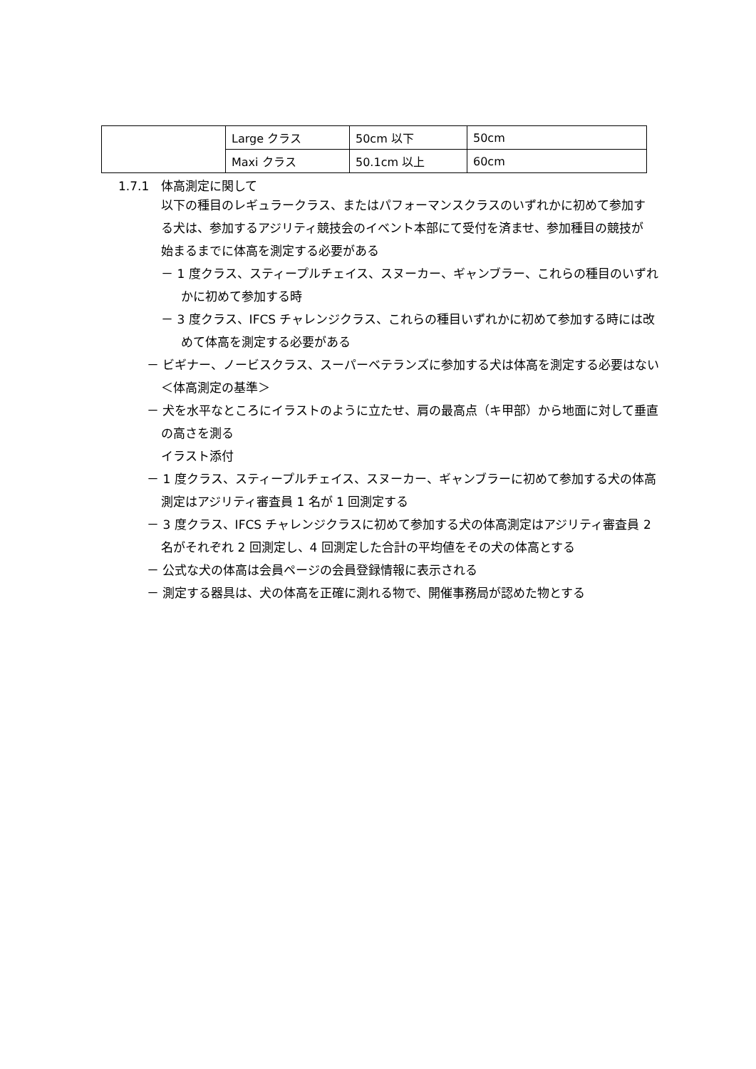| | Large クラス | 50cm 以下 | 50cm |
| | Maxi クラス | 50.1cm 以上 | 60cm |
1.7.1　体高測定に関して
以下の種目のレギュラークラス、またはパフォーマンスクラスのいずれかに初めて参加する犬は、参加するアジリティ競技会のイベント本部にて受付を済ませ、参加種目の競技が始まるまでに体高を測定する必要がある
－ 1 度クラス、スティープルチェイス、スヌーカー、ギャンブラー、これらの種目のいずれかに初めて参加する時
－ 3 度クラス、IFCS チャレンジクラス、これらの種目いずれかに初めて参加する時には改めて体高を測定する必要がある
－ ビギナー、ノービスクラス、スーパーベテランズに参加する犬は体高を測定する必要はない
＜体高測定の基準＞
－ 犬を水平なところにイラストのように立たせ、肩の最高点（キ甲部）から地面に対して垂直の高さを測る
イラスト添付
－ 1 度クラス、スティープルチェイス、スヌーカー、ギャンブラーに初めて参加する犬の体高測定はアジリティ審査員 1 名が 1 回測定する
－ 3 度クラス、IFCS チャレンジクラスに初めて参加する犬の体高測定はアジリティ審査員 2 名がそれぞれ 2 回測定し、4 回測定した合計の平均値をその犬の体高とする
－ 公式な犬の体高は会員ページの会員登録情報に表示される
－ 測定する器具は、犬の体高を正確に測れる物で、開催事務局が認めた物とする